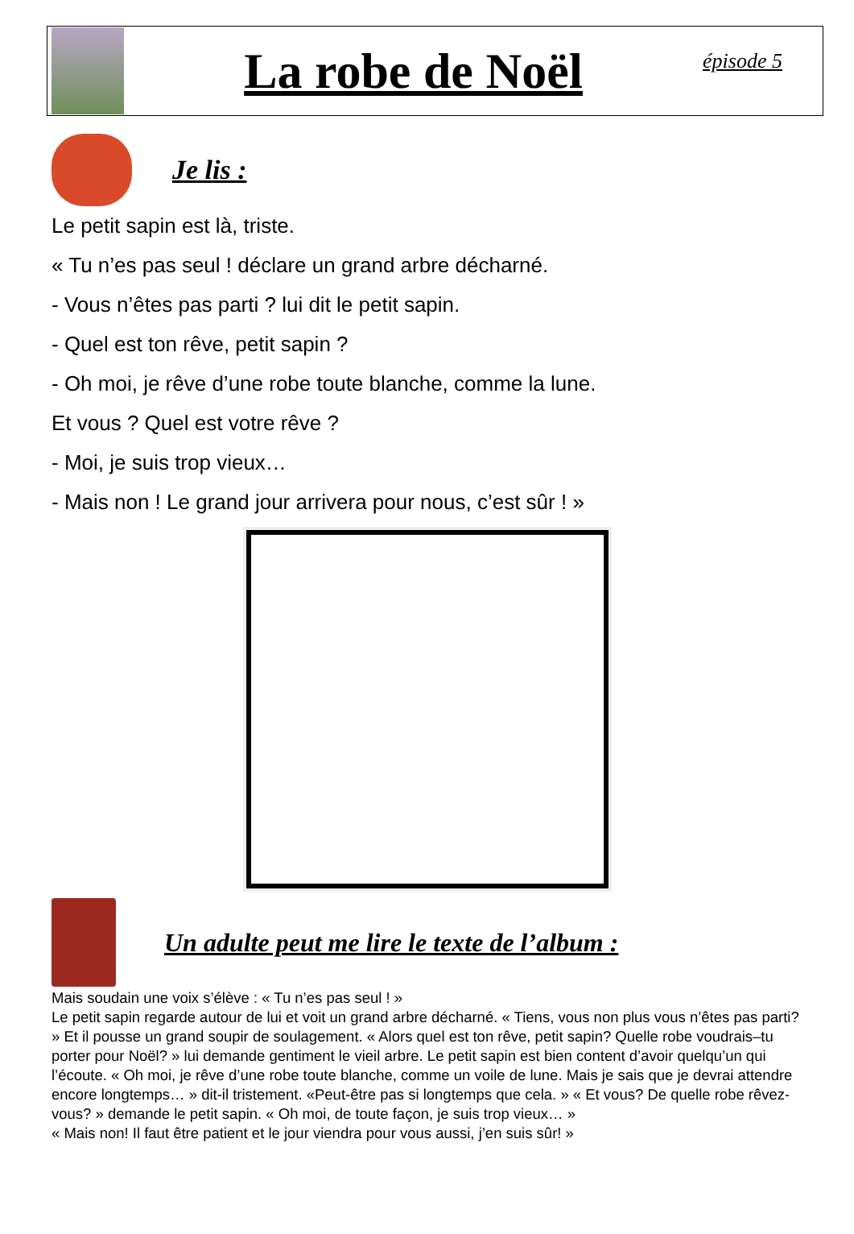La robe de Noël
épisode 5
Je lis :
Le petit sapin est là, triste.
« Tu n’es pas seul ! déclare un grand arbre décharné.
- Vous n’êtes pas parti ? lui dit le petit sapin.
- Quel est ton rêve, petit sapin ?
- Oh moi, je rêve d’une robe toute blanche, comme la lune.
Et vous ? Quel est votre rêve ?
- Moi, je suis trop vieux…
- Mais non ! Le grand jour arrivera pour nous, c’est sûr ! »
Un adulte peut me lire le texte de l’album :
Mais soudain une voix s’élève : « Tu n’es pas seul ! »
Le petit sapin regarde autour de lui et voit un grand arbre décharné. « Tiens, vous non plus vous n’êtes pas parti? » Et il pousse un grand soupir de soulagement. « Alors quel est ton rêve, petit sapin? Quelle robe voudrais–tu porter pour Noël? » lui demande gentiment le vieil arbre. Le petit sapin est bien content d’avoir quelqu’un qui l’écoute. « Oh moi, je rêve d’une robe toute blanche, comme un voile de lune. Mais je sais que je devrai attendre encore longtemps… » dit-il tristement. «Peut-être pas si longtemps que cela. » « Et vous? De quelle robe rêvez-vous? » demande le petit sapin. « Oh moi, de toute façon, je suis trop vieux… »
« Mais non! Il faut être patient et le jour viendra pour vous aussi, j’en suis sûr! »